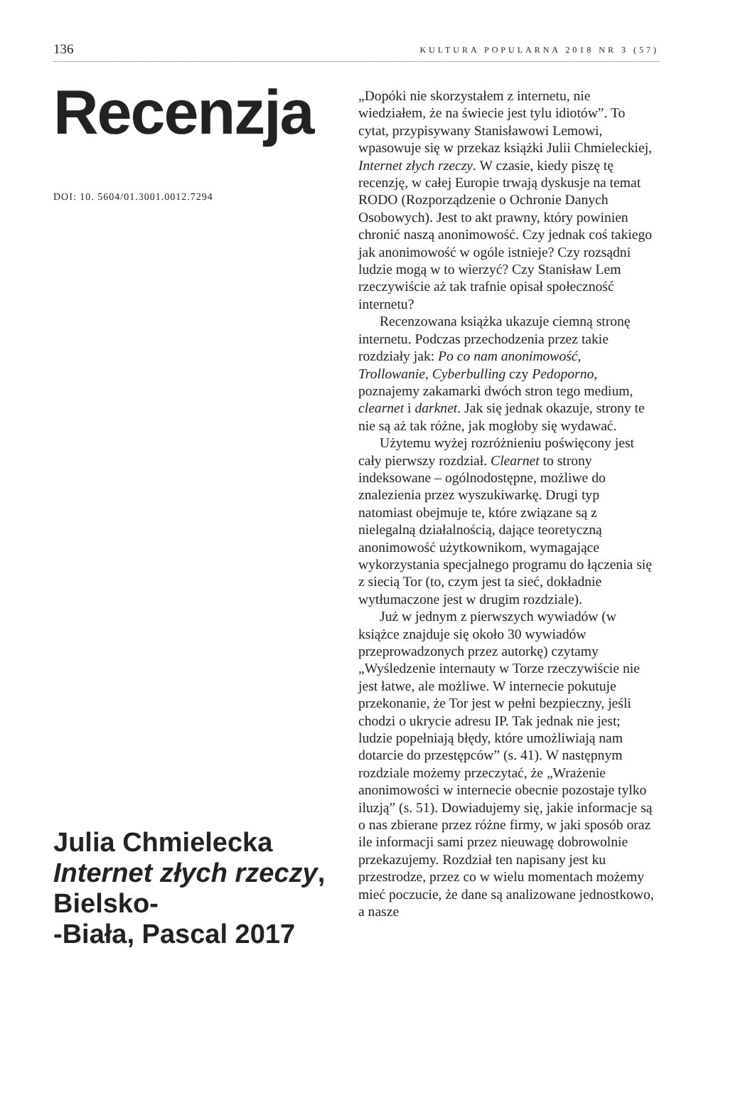136 KULTURA POPULARNA 2018 NR 3 (57)
Recenzja
DOI: 10. 5604/01.3001.0012.7294
Julia Chmielecka
Internet złych rzeczy, Bielsko-
-Biała, Pascal 2017
„Dopóki nie skorzystałem z internetu, nie wiedziałem, że na świecie jest tylu idiotów”. To cytat, przypisywany Stanisławowi Lemowi, wpasowuje się w przekaz książki Julii Chmieleckiej, Internet złych rzeczy. W czasie, kiedy piszę tę recenzję, w całej Europie trwają dyskusje na temat RODO (Rozporządzenie o Ochronie Danych Osobowych). Jest to akt prawny, który powinien chronić naszą anonimowość. Czy jednak coś takiego jak anonimowość w ogóle istnieje? Czy rozsądni ludzie mogą w to wierzyć? Czy Stanisław Lem rzeczywiście aż tak trafnie opisał społeczność internetu?
Recenzowana książka ukazuje ciemną stronę internetu. Podczas przechodzenia przez takie rozdziały jak: Po co nam anonimowość, Trollowanie, Cyberbulling czy Pedoporno, poznajemy zakamarki dwóch stron tego medium, clearnet i darknet. Jak się jednak okazuje, strony te nie są aż tak różne, jak mogłoby się wydawać.
Użytemu wyżej rozróżnieniu poświęcony jest cały pierwszy rozdział. Clearnet to strony indeksowane – ogólnodostępne, możliwe do znalezienia przez wyszukiwarkę. Drugi typ natomiast obejmuje te, które związane są z nielegalną działalnością, dające teoretyczną anonimowość użytkownikom, wymagające wykorzystania specjalnego programu do łączenia się z siecią Tor (to, czym jest ta sieć, dokładnie wytłumaczone jest w drugim rozdziale).
Już w jednym z pierwszych wywiadów (w książce znajduje się około 30 wywiadów przeprowadzonych przez autorkę) czytamy „Wyśledzenie internauty w Torze rzeczywiście nie jest łatwe, ale możliwe. W internecie pokutuje przekonanie, że Tor jest w pełni bezpieczny, jeśli chodzi o ukrycie adresu IP. Tak jednak nie jest; ludzie popełniają błędy, które umożliwiają nam dotarcie do przestępców” (s. 41). W następnym rozdziale możemy przeczytać, że „Wrażenie anonimowości w internecie obecnie pozostaje tylko iluzją” (s. 51). Dowiadujemy się, jakie informacje są o nas zbierane przez różne firmy, w jaki sposób oraz ile informacji sami przez nieuwagę dobrowolnie przekazujemy. Rozdział ten napisany jest ku przestrodze, przez co w wielu momentach możemy mieć poczucie, że dane są analizowane jednostkowo, a nasze